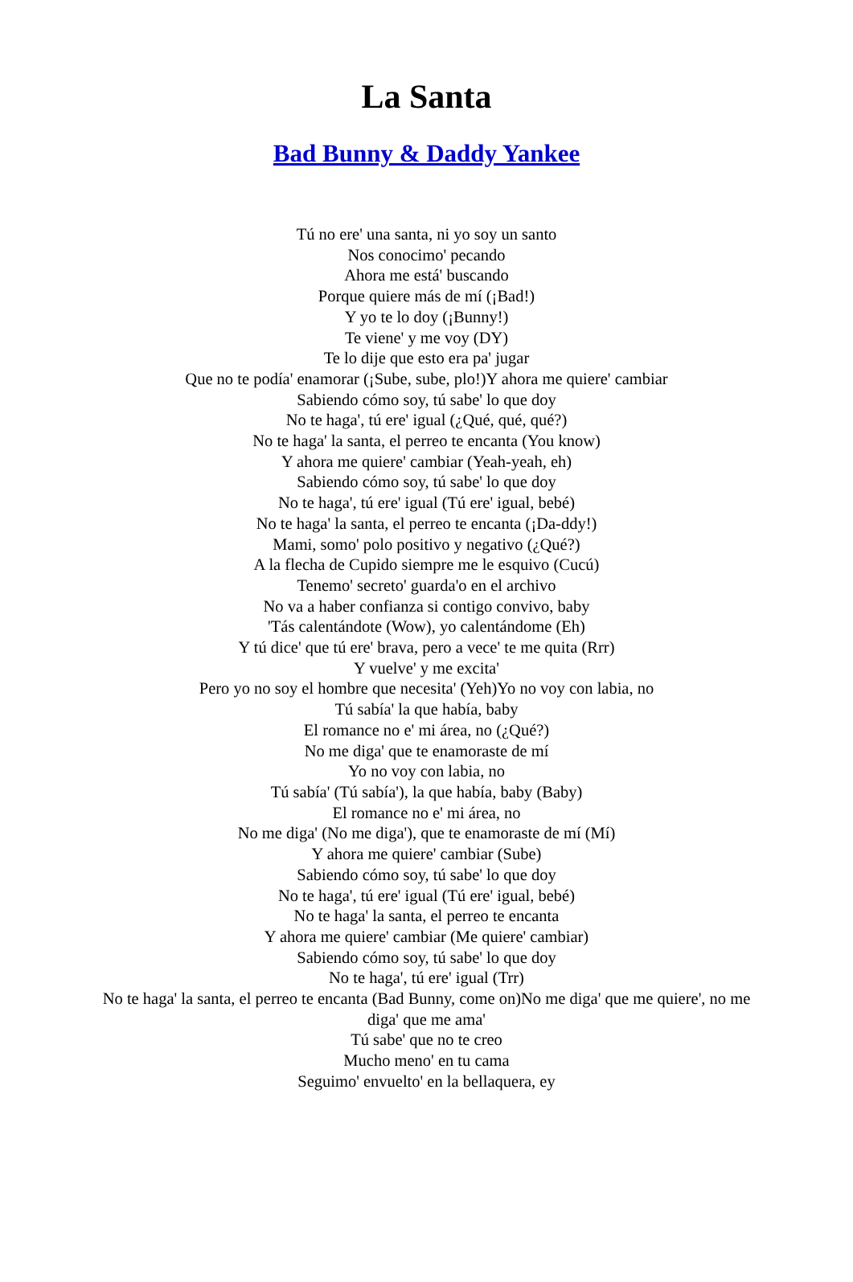La Santa
Bad Bunny & Daddy Yankee
Tú no ere' una santa, ni yo soy un santo
Nos conocimo' pecando
Ahora me está' buscando
Porque quiere más de mí (¡Bad!)
Y yo te lo doy (¡Bunny!)
Te viene' y me voy (DY)
Te lo dije que esto era pa' jugar
Que no te podía' enamorar (¡Sube, sube, plo!)Y ahora me quiere' cambiar
Sabiendo cómo soy, tú sabe' lo que doy
No te haga', tú ere' igual (¿Qué, qué, qué?)
No te haga' la santa, el perreo te encanta (You know)
Y ahora me quiere' cambiar (Yeah-yeah, eh)
Sabiendo cómo soy, tú sabe' lo que doy
No te haga', tú ere' igual (Tú ere' igual, bebé)
No te haga' la santa, el perreo te encanta (¡Da-ddy!)
Mami, somo' polo positivo y negativo (¿Qué?)
A la flecha de Cupido siempre me le esquivo (Cucú)
Tenemo' secreto' guarda'o en el archivo
No va a haber confianza si contigo convivo, baby
'Tás calentándote (Wow), yo calentándome (Eh)
Y tú dice' que tú ere' brava, pero a vece' te me quita (Rrr)
Y vuelve' y me excita'
Pero yo no soy el hombre que necesita' (Yeh)Yo no voy con labia, no
Tú sabía' la que había, baby
El romance no e' mi área, no (¿Qué?)
No me diga' que te enamoraste de mí
Yo no voy con labia, no
Tú sabía' (Tú sabía'), la que había, baby (Baby)
El romance no e' mi área, no
No me diga' (No me diga'), que te enamoraste de mí (Mí)
Y ahora me quiere' cambiar (Sube)
Sabiendo cómo soy, tú sabe' lo que doy
No te haga', tú ere' igual (Tú ere' igual, bebé)
No te haga' la santa, el perreo te encanta
Y ahora me quiere' cambiar (Me quiere' cambiar)
Sabiendo cómo soy, tú sabe' lo que doy
No te haga', tú ere' igual (Trr)
No te haga' la santa, el perreo te encanta (Bad Bunny, come on)No me diga' que me quiere', no me diga' que me ama'
Tú sabe' que no te creo
Mucho meno' en tu cama
Seguimo' envuelto' en la bellaquera, ey